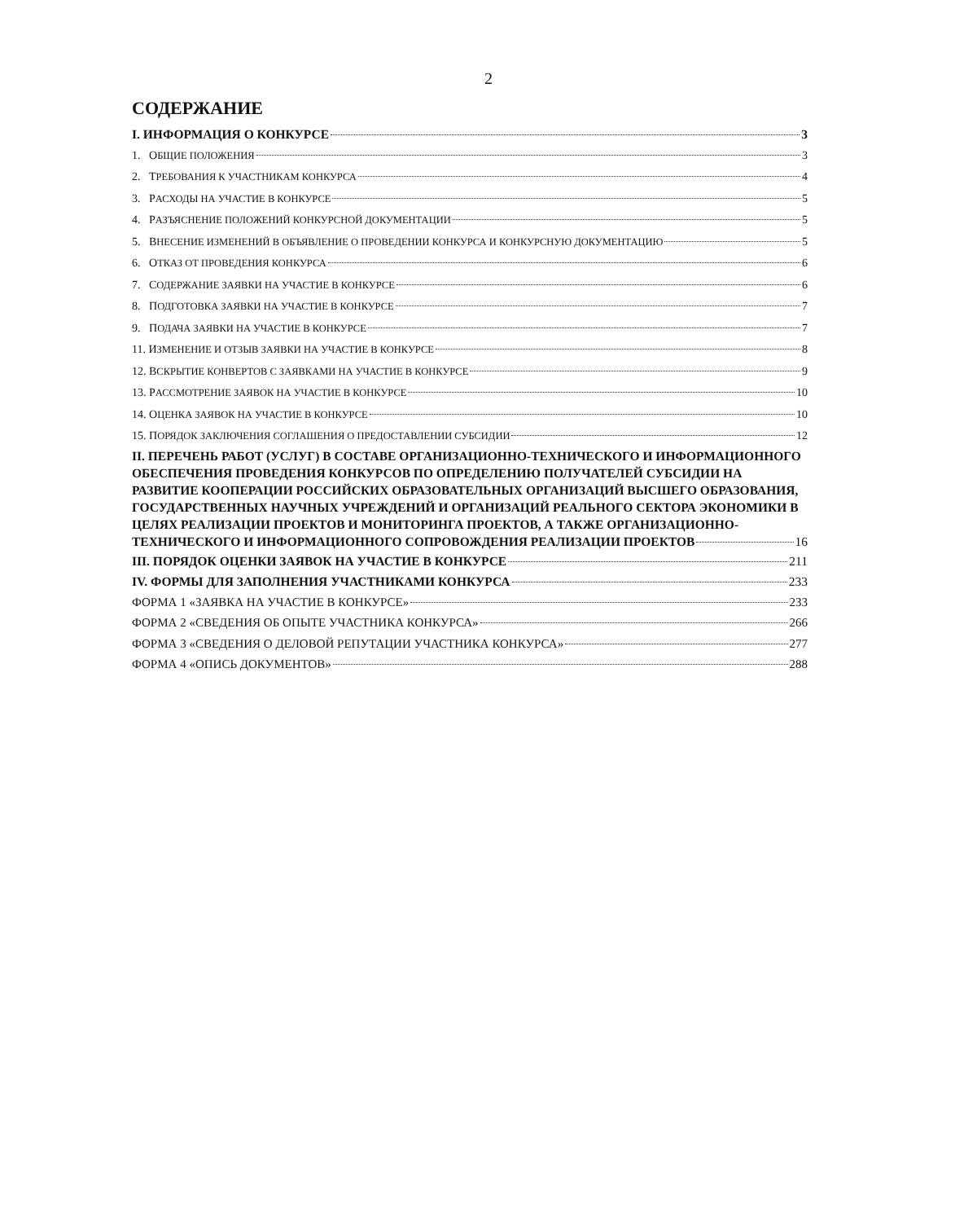2
СОДЕРЖАНИЕ
I. ИНФОРМАЦИЯ О КОНКУРСЕ 3
1. ОБЩИЕ ПОЛОЖЕНИЯ 3
2. ТРЕБОВАНИЯ К УЧАСТНИКАМ КОНКУРСА 4
3. РАСХОДЫ НА УЧАСТИЕ В КОНКУРСЕ 5
4. РАЗЪЯСНЕНИЕ ПОЛОЖЕНИЙ КОНКУРСНОЙ ДОКУМЕНТАЦИИ 5
5. ВНЕСЕНИЕ ИЗМЕНЕНИЙ В ОБЪЯВЛЕНИЕ О ПРОВЕДЕНИИ КОНКУРСА И КОНКУРСНУЮ ДОКУМЕНТАЦИЮ 5
6. ОТКАЗ ОТ ПРОВЕДЕНИЯ КОНКУРСА 6
7. СОДЕРЖАНИЕ ЗАЯВКИ НА УЧАСТИЕ В КОНКУРСЕ 6
8. ПОДГОТОВКА ЗАЯВКИ НА УЧАСТИЕ В КОНКУРСЕ 7
9. ПОДАЧА ЗАЯВКИ НА УЧАСТИЕ В КОНКУРСЕ 7
11. ИЗМЕНЕНИЕ И ОТЗЫВ ЗАЯВКИ НА УЧАСТИЕ В КОНКУРСЕ 8
12. ВСКРЫТИЕ КОНВЕРТОВ С ЗАЯВКАМИ НА УЧАСТИЕ В КОНКУРСЕ 9
13. РАССМОТРЕНИЕ ЗАЯВОК НА УЧАСТИЕ В КОНКУРСЕ 10
14. ОЦЕНКА ЗАЯВОК НА УЧАСТИЕ В КОНКУРСЕ 10
15. ПОРЯДОК ЗАКЛЮЧЕНИЯ СОГЛАШЕНИЯ О ПРЕДОСТАВЛЕНИИ СУБСИДИИ 12
II. ПЕРЕЧЕНЬ РАБОТ (УСЛУГ) В СОСТАВЕ ОРГАНИЗАЦИОННО-ТЕХНИЧЕСКОГО И ИНФОРМАЦИОННОГО ОБЕСПЕЧЕНИЯ ПРОВЕДЕНИЯ КОНКУРСОВ ПО ОПРЕДЕЛЕНИЮ ПОЛУЧАТЕЛЕЙ СУБСИДИИ НА РАЗВИТИЕ КООПЕРАЦИИ РОССИЙСКИХ ОБРАЗОВАТЕЛЬНЫХ ОРГАНИЗАЦИЙ ВЫСШЕГО ОБРАЗОВАНИЯ, ГОСУДАРСТВЕННЫХ НАУЧНЫХ УЧРЕЖДЕНИЙ И ОРГАНИЗАЦИЙ РЕАЛЬНОГО СЕКТОРА ЭКОНОМИКИ В ЦЕЛЯХ РЕАЛИЗАЦИИ ПРОЕКТОВ И МОНИТОРИНГА ПРОЕКТОВ, А ТАКЖЕ ОРГАНИЗАЦИОННО-
ТЕХНИЧЕСКОГО И ИНФОРМАЦИОННОГО СОПРОВОЖДЕНИЯ РЕАЛИЗАЦИИ ПРОЕКТОВ 16
III. ПОРЯДОК ОЦЕНКИ ЗАЯВОК НА УЧАСТИЕ В КОНКУРСЕ 211
IV. ФОРМЫ ДЛЯ ЗАПОЛНЕНИЯ УЧАСТНИКАМИ КОНКУРСА 233
ФОРМА 1 «ЗАЯВКА НА УЧАСТИЕ В КОНКУРСЕ» 233
ФОРМА 2 «СВЕДЕНИЯ ОБ ОПЫТЕ УЧАСТНИКА КОНКУРСА» 266
ФОРМА 3 «СВЕДЕНИЯ О ДЕЛОВОЙ РЕПУТАЦИИ УЧАСТНИКА КОНКУРСА» 277
ФОРМА 4 «ОПИСЬ ДОКУМЕНТОВ» 288